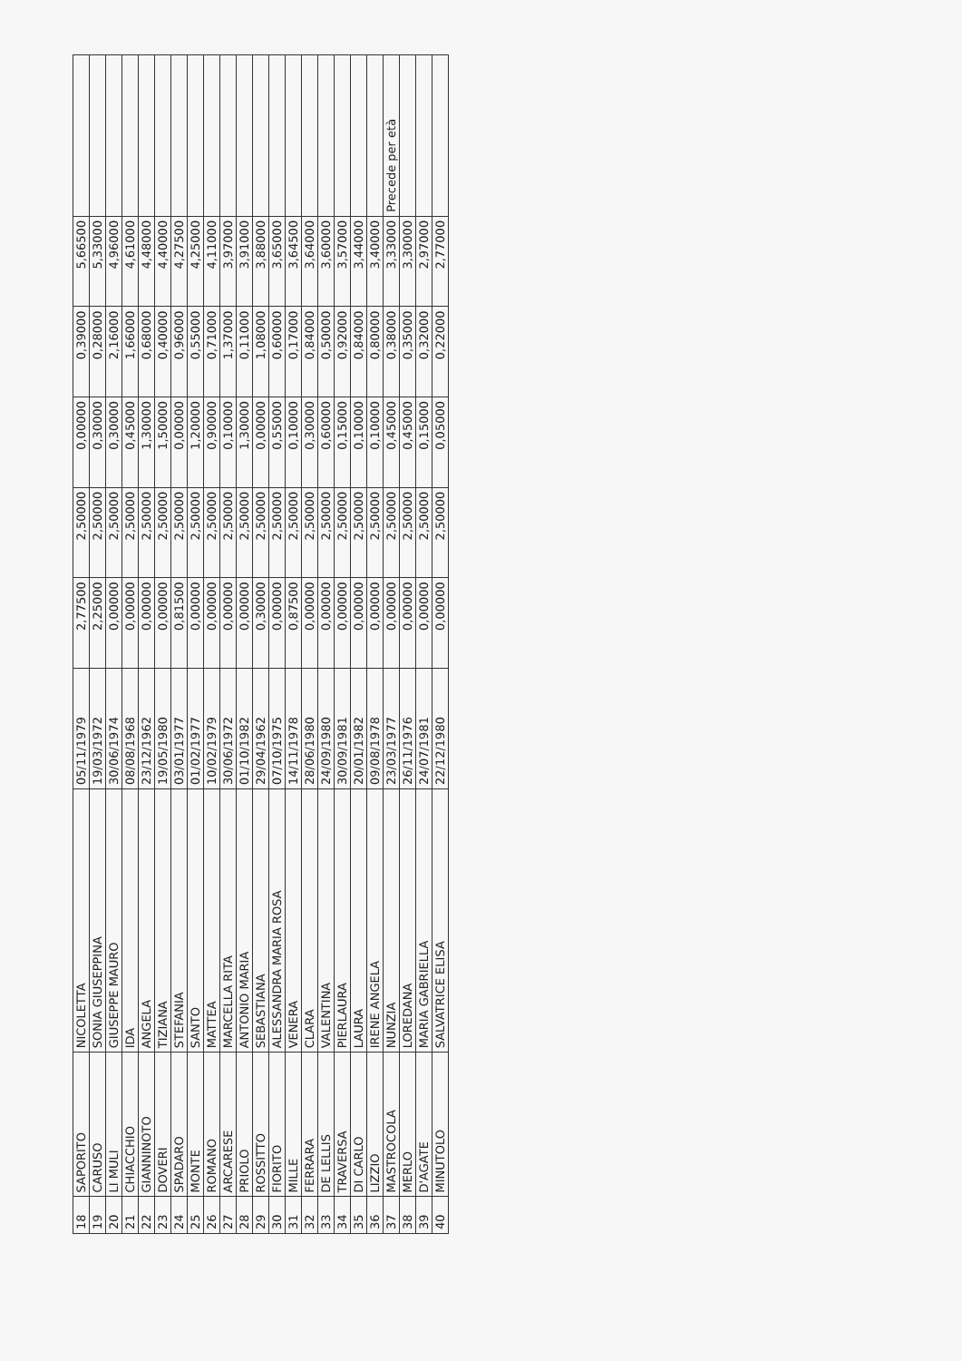| 18 | SAPORITO | NICOLETTA | 05/11/1979 | 2,77500 | 2,50000 | 0,00000 | 0,39000 | 5,66500 | |
| 19 | CARUSO | SONIA GIUSEPPINA | 19/03/1972 | 2,25000 | 2,50000 | 0,30000 | 0,28000 | 5,33000 | |
| 20 | LI MULI | GIUSEPPE MAURO | 30/06/1974 | 0,00000 | 2,50000 | 0,30000 | 2,16000 | 4,96000 | |
| 21 | CHIACCHIO | IDA | 08/08/1968 | 0,00000 | 2,50000 | 0,45000 | 1,66000 | 4,61000 | |
| 22 | GIANNINOTO | ANGELA | 23/12/1962 | 0,00000 | 2,50000 | 1,30000 | 0,68000 | 4,48000 | |
| 23 | DOVERI | TIZIANA | 19/05/1980 | 0,00000 | 2,50000 | 1,50000 | 0,40000 | 4,40000 | |
| 24 | SPADARO | STEFANIA | 03/01/1977 | 0,81500 | 2,50000 | 0,00000 | 0,96000 | 4,27500 | |
| 25 | MONTE | SANTO | 01/02/1977 | 0,00000 | 2,50000 | 1,20000 | 0,55000 | 4,25000 | |
| 26 | ROMANO | MATTEA | 10/02/1979 | 0,00000 | 2,50000 | 0,90000 | 0,71000 | 4,11000 | |
| 27 | ARCARESE | MARCELLA RITA | 30/06/1972 | 0,00000 | 2,50000 | 0,10000 | 1,37000 | 3,97000 | |
| 28 | PRIOLO | ANTONIO MARIA | 01/10/1982 | 0,00000 | 2,50000 | 1,30000 | 0,11000 | 3,91000 | |
| 29 | ROSSITTO | SEBASTIANA | 29/04/1962 | 0,30000 | 2,50000 | 0,00000 | 1,08000 | 3,88000 | |
| 30 | FIORITO | ALESSANDRA MARIA ROSA | 07/10/1975 | 0,00000 | 2,50000 | 0,55000 | 0,60000 | 3,65000 | |
| 31 | MILLE | VENERA | 14/11/1978 | 0,87500 | 2,50000 | 0,10000 | 0,17000 | 3,64500 | |
| 32 | FERRARA | CLARA | 28/06/1980 | 0,00000 | 2,50000 | 0,30000 | 0,84000 | 3,64000 | |
| 33 | DE LELLIS | VALENTINA | 24/09/1980 | 0,00000 | 2,50000 | 0,60000 | 0,50000 | 3,60000 | |
| 34 | TRAVERSA | PIERLAURA | 30/09/1981 | 0,00000 | 2,50000 | 0,15000 | 0,92000 | 3,57000 | |
| 35 | DI CARLO | LAURA | 20/01/1982 | 0,00000 | 2,50000 | 0,10000 | 0,84000 | 3,44000 | |
| 36 | LIZZIO | IRENE ANGELA | 09/08/1978 | 0,00000 | 2,50000 | 0,10000 | 0,80000 | 3,40000 | |
| 37 | MASTROCOLA | NUNZIA | 23/03/1977 | 0,00000 | 2,50000 | 0,45000 | 0,38000 | 3,33000 | Precede per età |
| 38 | MERLO | LOREDANA | 26/11/1976 | 0,00000 | 2,50000 | 0,45000 | 0,35000 | 3,30000 | |
| 39 | D'AGATE | MARIA GABRIELLA | 24/07/1981 | 0,00000 | 2,50000 | 0,15000 | 0,32000 | 2,97000 | |
| 40 | MINUTOLO | SALVATRICE ELISA | 22/12/1980 | 0,00000 | 2,50000 | 0,05000 | 0,22000 | 2,77000 | |